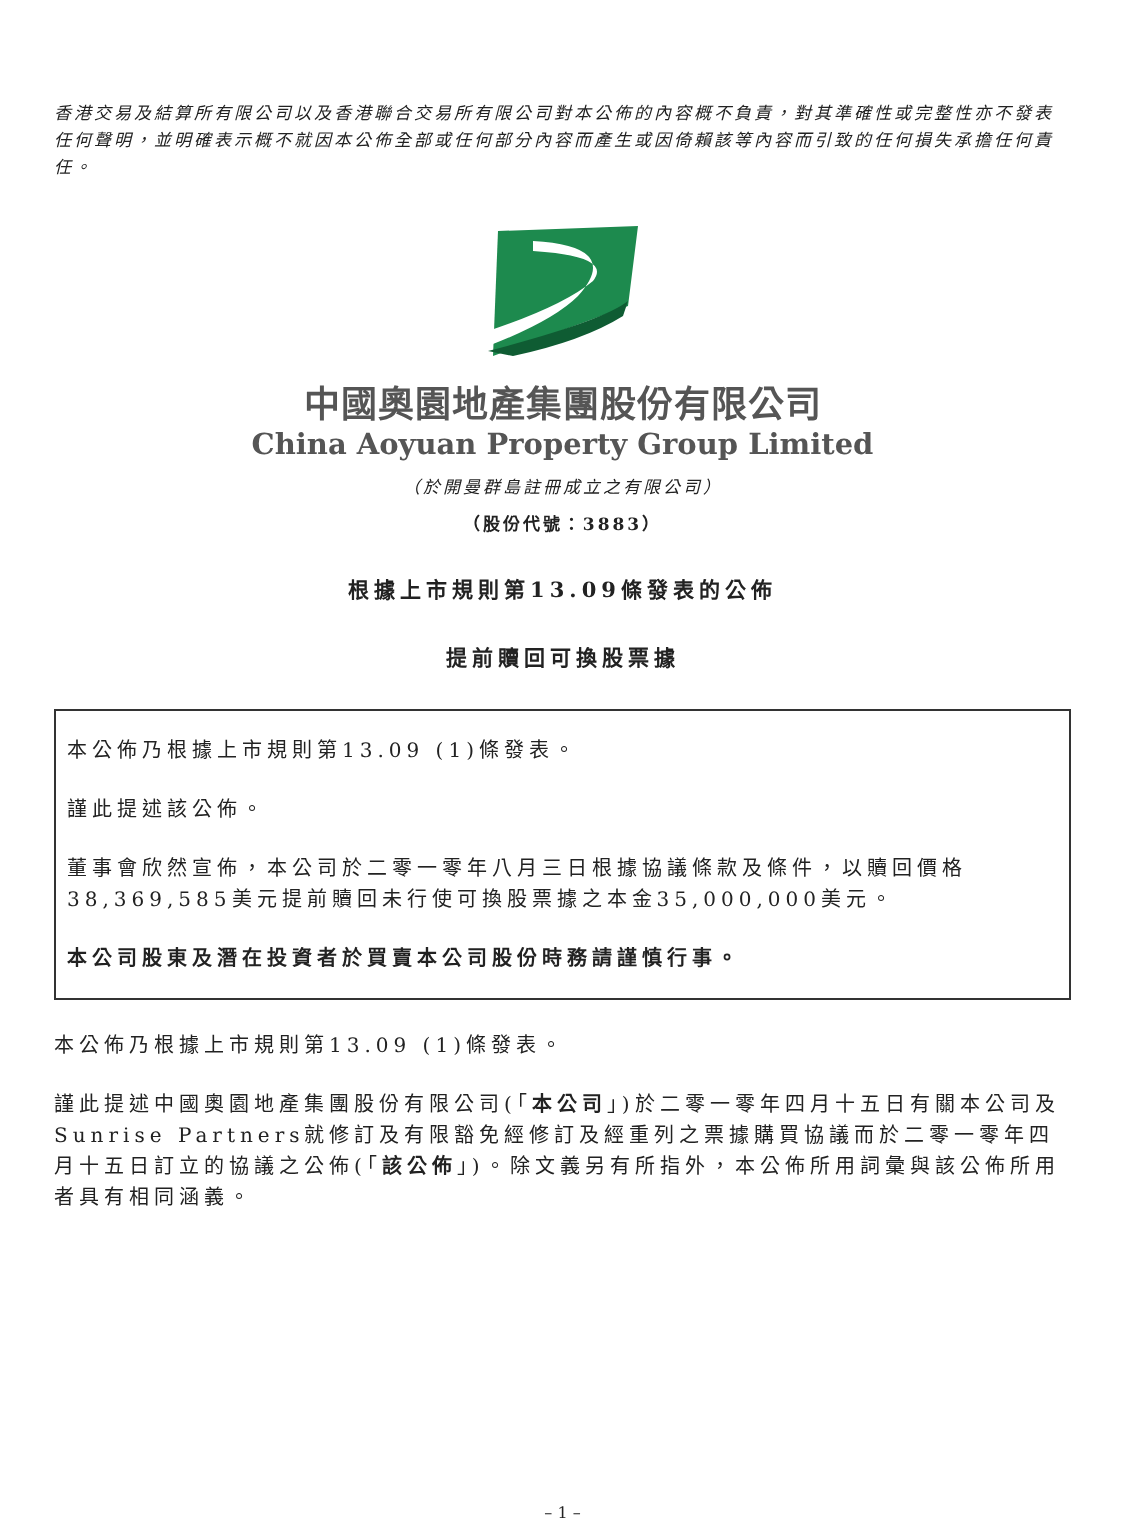香港交易及結算所有限公司以及香港聯合交易所有限公司對本公佈的內容概不負責，對其準確性或完整性亦不發表任何聲明，並明確表示概不就因本公佈全部或任何部分內容而產生或因倚賴該等內容而引致的任何損失承擔任何責任。
中國奧園地產集團股份有限公司
China Aoyuan Property Group Limited
（於開曼群島註冊成立之有限公司）
（股份代號：3883）
根據上市規則第13.09條發表的公佈
提前贖回可換股票據
本公佈乃根據上市規則第13.09 (1)條發表。
謹此提述該公佈。
董事會欣然宣佈，本公司於二零一零年八月三日根據協議條款及條件，以贖回價格38,369,585美元提前贖回未行使可換股票據之本金35,000,000美元。
本公司股東及潛在投資者於買賣本公司股份時務請謹慎行事。
本公佈乃根據上市規則第13.09 (1)條發表。
謹此提述中國奧園地產集團股份有限公司(「本公司」)於二零一零年四月十五日有關本公司及Sunrise Partners就修訂及有限豁免經修訂及經重列之票據購買協議而於二零一零年四月十五日訂立的協議之公佈(「該公佈」)。除文義另有所指外，本公佈所用詞彙與該公佈所用者具有相同涵義。
– 1 –